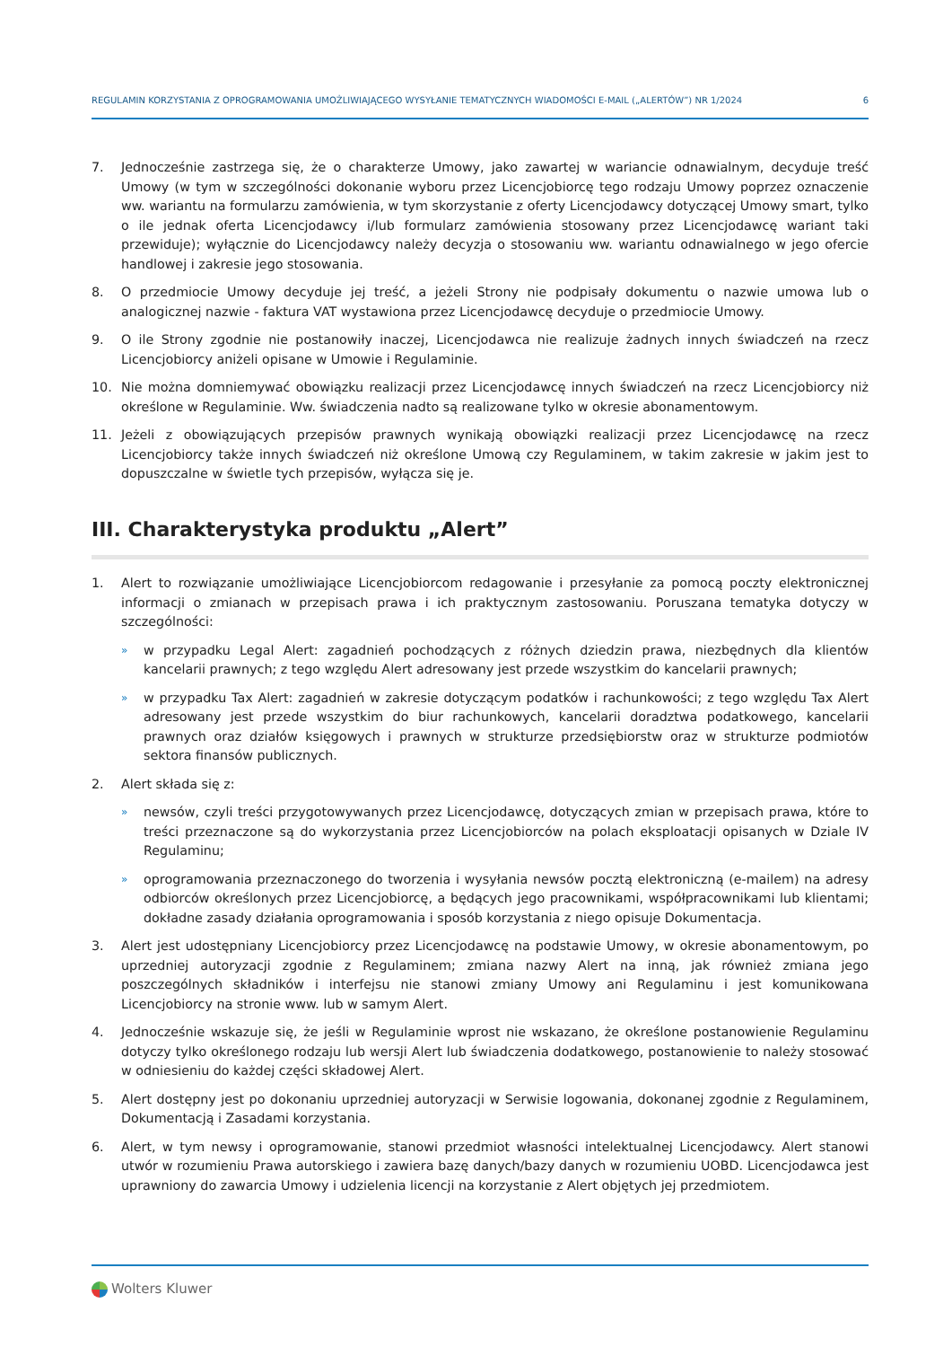REGULAMIN KORZYSTANIA Z OPROGRAMOWANIA UMOŻLIWIAJĄCEGO WYSYŁANIE TEMATYCZNYCH WIADOMOŚCI E-MAIL („ALERTÓW”) NR 1/2024 6
7. Jednocześnie zastrzega się, że o charakterze Umowy, jako zawartej w wariancie odnawialnym, decyduje treść Umowy (w tym w szczególności dokonanie wyboru przez Licencjobiorcę tego rodzaju Umowy poprzez oznaczenie ww. wariantu na formularzu zamówienia, w tym skorzystanie z oferty Licencjodawcy dotyczącej Umowy smart, tylko o ile jednak oferta Licencjodawcy i/lub formularz zamówienia stosowany przez Licencjodawcę wariant taki przewiduje); wyłącznie do Licencjodawcy należy decyzja o stosowaniu ww. wariantu odnawialnego w jego ofercie handlowej i zakresie jego stosowania.
8. O przedmiocie Umowy decyduje jej treść, a jeżeli Strony nie podpisały dokumentu o nazwie umowa lub o analogicznej nazwie - faktura VAT wystawiona przez Licencjodawcę decyduje o przedmiocie Umowy.
9. O ile Strony zgodnie nie postanowiły inaczej, Licencjodawca nie realizuje żadnych innych świadczeń na rzecz Licencjobiorcy aniżeli opisane w Umowie i Regulaminie.
10. Nie można domniemywać obowiązku realizacji przez Licencjodawcę innych świadczeń na rzecz Licencjobiorcy niż określone w Regulaminie. Ww. świadczenia nadto są realizowane tylko w okresie abonamentowym.
11. Jeżeli z obowiązujących przepisów prawnych wynikają obowiązki realizacji przez Licencjodawcę na rzecz Licencjobiorcy także innych świadczeń niż określone Umową czy Regulaminem, w takim zakresie w jakim jest to dopuszczalne w świetle tych przepisów, wyłącza się je.
III. Charakterystyka produktu „Alert”
1. Alert to rozwiązanie umożliwiające Licencjobiorcom redagowanie i przesyłanie za pomocą poczty elektronicznej informacji o zmianach w przepisach prawa i ich praktycznym zastosowaniu. Poruszana tematyka dotyczy w szczególności:
» w przypadku Legal Alert: zagadnień pochodzących z różnych dziedzin prawa, niezbędnych dla klientów kancelarii prawnych; z tego względu Alert adresowany jest przede wszystkim do kancelarii prawnych;
» w przypadku Tax Alert: zagadnień w zakresie dotyczącym podatków i rachunkowości; z tego względu Tax Alert adresowany jest przede wszystkim do biur rachunkowych, kancelarii doradztwa podatkowego, kancelarii prawnych oraz działów księgowych i prawnych w strukturze przedsiębiorstw oraz w strukturze podmiotów sektora finansów publicznych.
2. Alert składa się z:
» newsów, czyli treści przygotowywanych przez Licencjodawcę, dotyczących zmian w przepisach prawa, które to treści przeznaczone są do wykorzystania przez Licencjobiorców na polach eksploatacji opisanych w Dziale IV Regulaminu;
» oprogramowania przeznaczonego do tworzenia i wysyłania newsów pocztą elektroniczną (e-mailem) na adresy odbiorców określonych przez Licencjobiorcę, a będących jego pracownikami, współpracownikami lub klientami; dokładne zasady działania oprogramowania i sposób korzystania z niego opisuje Dokumentacja.
3. Alert jest udostępniany Licencjobiorcy przez Licencjodawcę na podstawie Umowy, w okresie abonamentowym, po uprzedniej autoryzacji zgodnie z Regulaminem; zmiana nazwy Alert na inną, jak również zmiana jego poszczególnych składników i interfejsu nie stanowi zmiany Umowy ani Regulaminu i jest komunikowana Licencjobiorcy na stronie www. lub w samym Alert.
4. Jednocześnie wskazuje się, że jeśli w Regulaminie wprost nie wskazano, że określone postanowienie Regulaminu dotyczy tylko określonego rodzaju lub wersji Alert lub świadczenia dodatkowego, postanowienie to należy stosować w odniesieniu do każdej części składowej Alert.
5. Alert dostępny jest po dokonaniu uprzedniej autoryzacji w Serwisie logowania, dokonanej zgodnie z Regulaminem, Dokumentacją i Zasadami korzystania.
6. Alert, w tym newsy i oprogramowanie, stanowi przedmiot własności intelektualnej Licencjodawcy. Alert stanowi utwór w rozumieniu Prawa autorskiego i zawiera bazę danych/bazy danych w rozumieniu UOBD. Licencjodawca jest uprawniony do zawarcia Umowy i udzielenia licencji na korzystanie z Alert objętych jej przedmiotem.
Wolters Kluwer